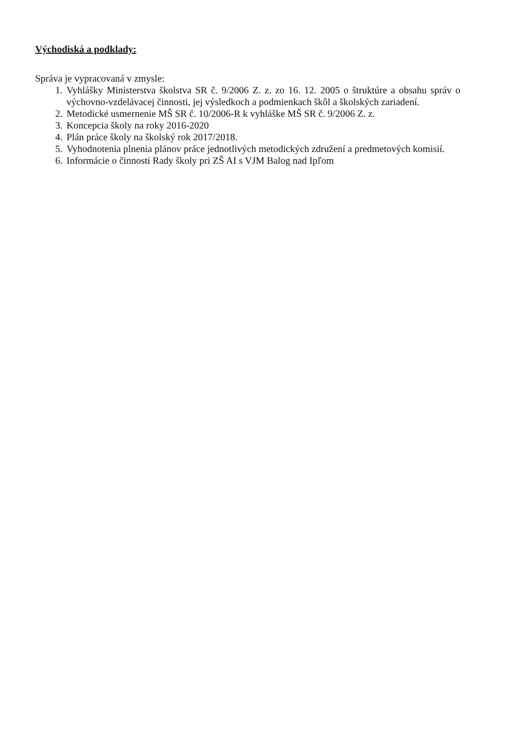Východiská a podklady:
Správa je vypracovaná v zmysle:
1. Vyhlášky Ministerstva školstva SR č. 9/2006 Z. z. zo 16. 12. 2005 o štruktúre a obsahu správ o výchovno-vzdelávacej činnosti, jej výsledkoch a podmienkach škôl a školských zariadení.
2. Metodické usmernenie MŠ SR č. 10/2006-R k vyhláške MŠ SR č. 9/2006 Z. z.
3. Koncepcia školy na roky 2016-2020
4. Plán práce školy na školský rok 2017/2018.
5. Vyhodnotenia plnenia plánov práce jednotlivých metodických združení a predmetových komisií.
6. Informácie o činnosti Rady školy pri ZŠ AI s VJM Balog nad Ipľom